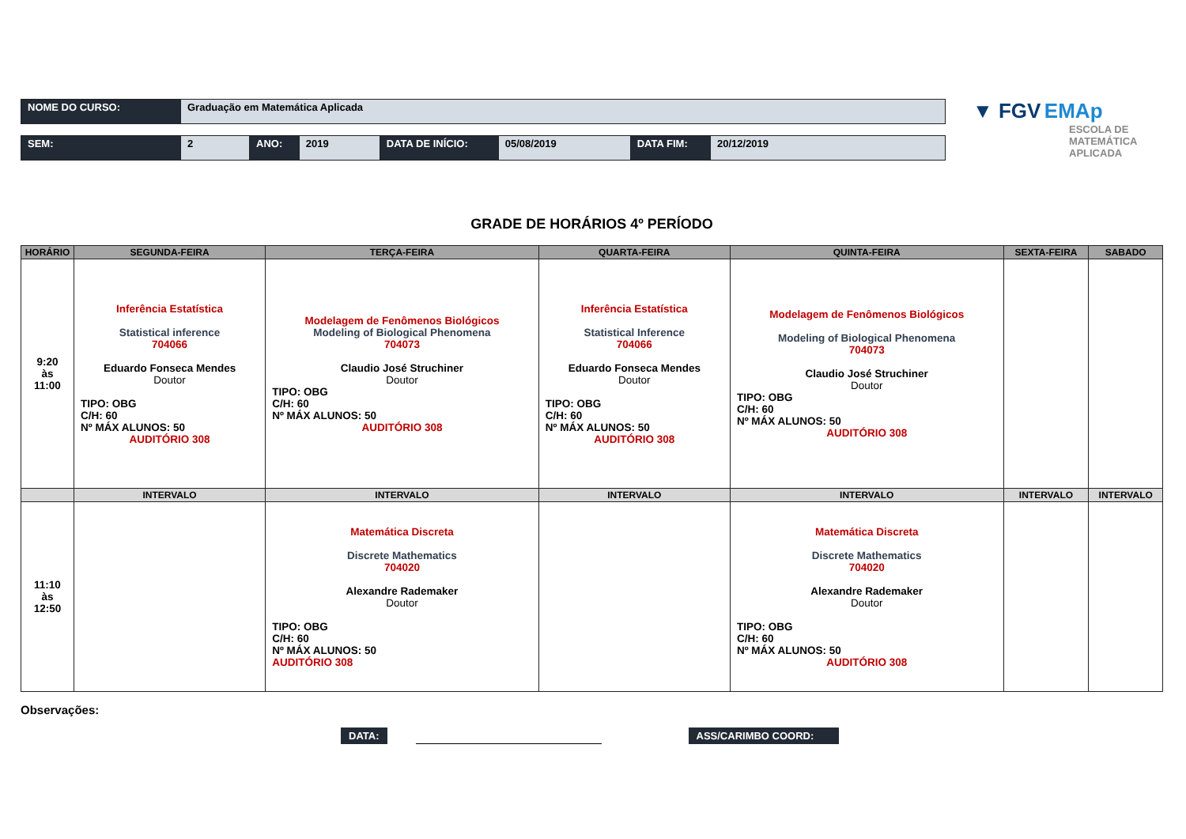| NOME DO CURSO: | Graduação em Matemática Aplicada |
| SEM: | 2 | ANO: | 2019 | DATA DE INÍCIO: | 05/08/2019 | DATA FIM: | 20/12/2019 |
GRADE DE HORÁRIOS 4º PERÍODO
| HORÁRIO | SEGUNDA-FEIRA | TERÇA-FEIRA | QUARTA-FEIRA | QUINTA-FEIRA | SEXTA-FEIRA | SABADO |
| --- | --- | --- | --- | --- | --- | --- |
| 9:20 às 11:00 | Inferência Estatística Statistical inference 704066 Eduardo Fonseca Mendes Doutor TIPO: OBG C/H: 60 Nº MÁX ALUNOS: 50 AUDITÓRIO 308 | Modelagem de Fenômenos Biológicos Modeling of Biological Phenomena 704073 Claudio José Struchiner Doutor TIPO: OBG C/H: 60 Nº MÁX ALUNOS: 50 AUDITÓRIO 308 | Inferência Estatística Statistical Inference 704066 Eduardo Fonseca Mendes Doutor TIPO: OBG C/H: 60 Nº MÁX ALUNOS: 50 AUDITÓRIO 308 | Modelagem de Fenômenos Biológicos Modeling of Biological Phenomena 704073 Claudio José Struchiner Doutor TIPO: OBG C/H: 60 Nº MÁX ALUNOS: 50 AUDITÓRIO 308 | | |
| | INTERVALO | INTERVALO | INTERVALO | INTERVALO | INTERVALO | INTERVALO |
| 11:10 às 12:50 | | Matemática Discreta Discrete Mathematics 704020 Alexandre Rademaker Doutor TIPO: OBG C/H: 60 Nº MÁX ALUNOS: 50 AUDITÓRIO 308 | | Matemática Discreta Discrete Mathematics 704020 Alexandre Rademaker Doutor TIPO: OBG C/H: 60 Nº MÁX ALUNOS: 50 AUDITÓRIO 308 | | |
Observações:
DATA: ASS/CARIMBO COORD:
▼ FGV EMAp
ESCOLA DE
MATEMÁTICA
APLICADA